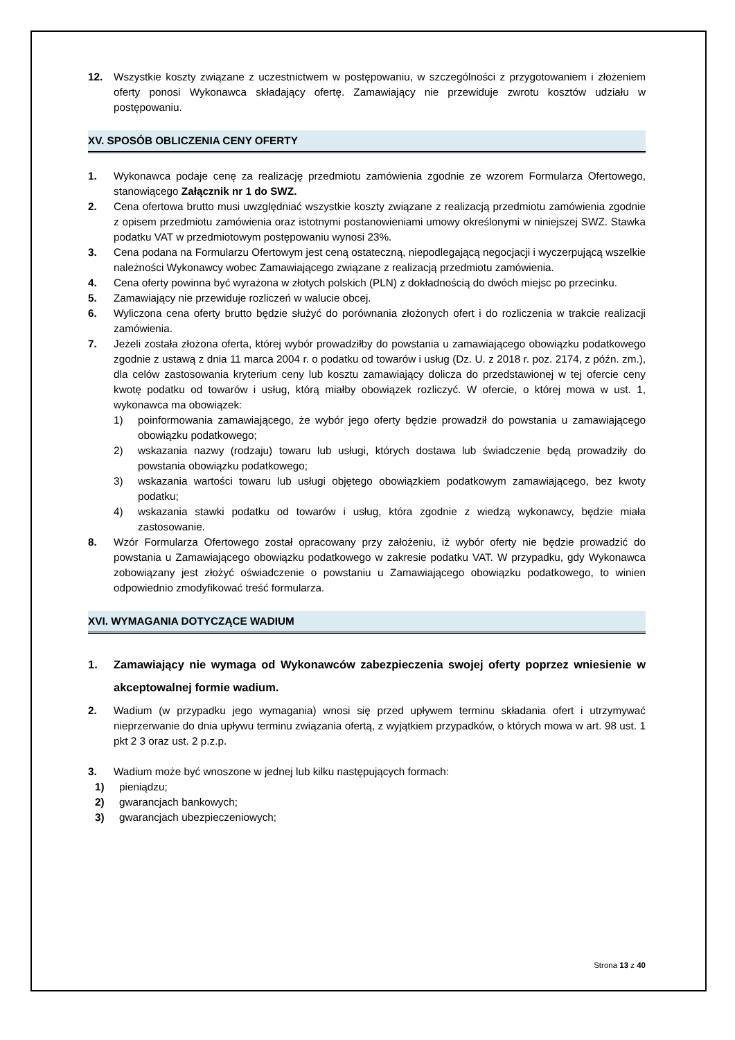12. Wszystkie koszty związane z uczestnictwem w postępowaniu, w szczególności z przygotowaniem i złożeniem oferty ponosi Wykonawca składający ofertę. Zamawiający nie przewiduje zwrotu kosztów udziału w postępowaniu.
XV. SPOSÓB OBLICZENIA CENY OFERTY
1. Wykonawca podaje cenę za realizację przedmiotu zamówienia zgodnie ze wzorem Formularza Ofertowego, stanowiącego Załącznik nr 1 do SWZ.
2. Cena ofertowa brutto musi uwzględniać wszystkie koszty związane z realizacją przedmiotu zamówienia zgodnie z opisem przedmiotu zamówienia oraz istotnymi postanowieniami umowy określonymi w niniejszej SWZ. Stawka podatku VAT w przedmiotowym postępowaniu wynosi 23%.
3. Cena podana na Formularzu Ofertowym jest ceną ostateczną, niepodlegającą negocjacji i wyczerpującą wszelkie należności Wykonawcy wobec Zamawiającego związane z realizacją przedmiotu zamówienia.
4. Cena oferty powinna być wyrażona w złotych polskich (PLN) z dokładnością do dwóch miejsc po przecinku.
5. Zamawiający nie przewiduje rozliczeń w walucie obcej.
6. Wyliczona cena oferty brutto będzie służyć do porównania złożonych ofert i do rozliczenia w trakcie realizacji zamówienia.
7. Jeżeli została złożona oferta, której wybór prowadziłby do powstania u zamawiającego obowiązku podatkowego zgodnie z ustawą z dnia 11 marca 2004 r. o podatku od towarów i usług (Dz. U. z 2018 r. poz. 2174, z późn. zm.), dla celów zastosowania kryterium ceny lub kosztu zamawiający dolicza do przedstawionej w tej ofercie ceny kwotę podatku od towarów i usług, którą miałby obowiązek rozliczyć. W ofercie, o której mowa w ust. 1, wykonawca ma obowiązek:
1) poinformowania zamawiającego, że wybór jego oferty będzie prowadził do powstania u zamawiającego obowiązku podatkowego;
2) wskazania nazwy (rodzaju) towaru lub usługi, których dostawa lub świadczenie będą prowadziły do powstania obowiązku podatkowego;
3) wskazania wartości towaru lub usługi objętego obowiązkiem podatkowym zamawiającego, bez kwoty podatku;
4) wskazania stawki podatku od towarów i usług, która zgodnie z wiedzą wykonawcy, będzie miała zastosowanie.
8. Wzór Formularza Ofertowego został opracowany przy założeniu, iż wybór oferty nie będzie prowadzić do powstania u Zamawiającego obowiązku podatkowego w zakresie podatku VAT. W przypadku, gdy Wykonawca zobowiązany jest złożyć oświadczenie o powstaniu u Zamawiającego obowiązku podatkowego, to winien odpowiednio zmodyfikować treść formularza.
XVI. WYMAGANIA DOTYCZĄCE WADIUM
1. Zamawiający nie wymaga od Wykonawców zabezpieczenia swojej oferty poprzez wniesienie w akceptowalnej formie wadium.
2. Wadium (w przypadku jego wymagania) wnosi się przed upływem terminu składania ofert i utrzymywać nieprzerwanie do dnia upływu terminu związania ofertą, z wyjątkiem przypadków, o których mowa w art. 98 ust. 1 pkt 2 3 oraz ust. 2 p.z.p.
3. Wadium może być wnoszone w jednej lub kilku następujących formach:
1) pieniądzu;
2) gwarancjach bankowych;
3) gwarancjach ubezpieczeniowych;
Strona 13 z 40